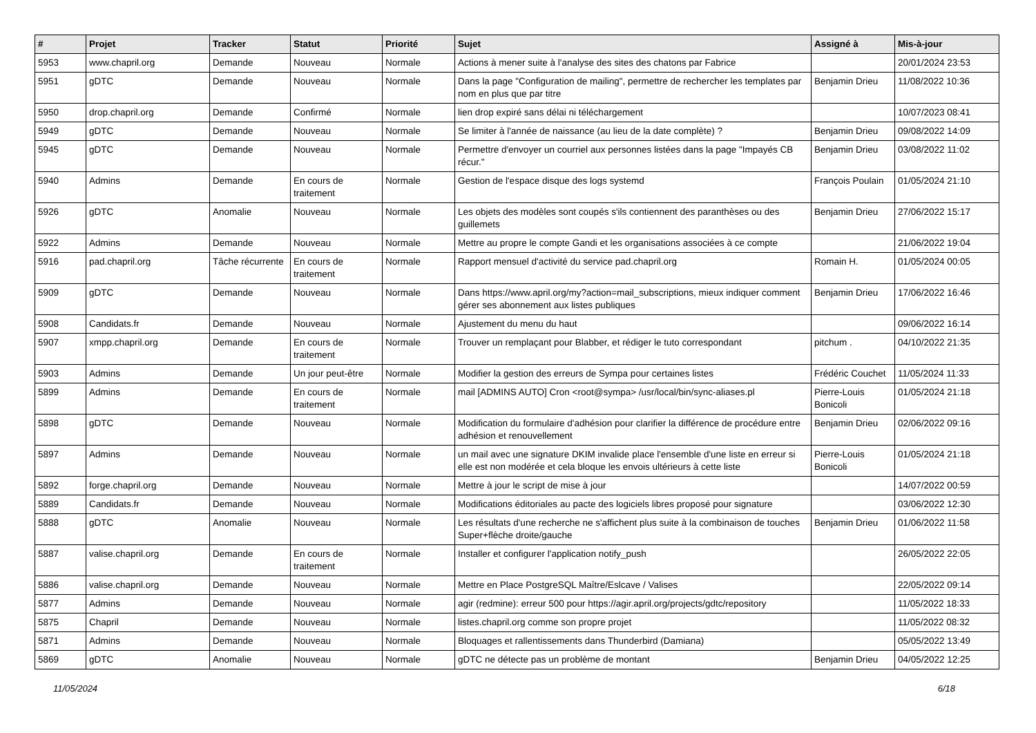| # | Projet | Tracker | Statut | Priorité | Sujet | Assigné à | Mis-à-jour |
| --- | --- | --- | --- | --- | --- | --- | --- |
| 5953 | www.chapril.org | Demande | Nouveau | Normale | Actions à mener suite à l'analyse des sites des chatons par Fabrice | | 20/01/2024 23:53 |
| 5951 | gDTC | Demande | Nouveau | Normale | Dans la page "Configuration de mailing", permettre de rechercher les templates par nom en plus que par titre | Benjamin Drieu | 11/08/2022 10:36 |
| 5950 | drop.chapril.org | Demande | Confirmé | Normale | lien drop expiré sans délai ni téléchargement | | 10/07/2023 08:41 |
| 5949 | gDTC | Demande | Nouveau | Normale | Se limiter à l'année de naissance (au lieu de la date complète) ? | Benjamin Drieu | 09/08/2022 14:09 |
| 5945 | gDTC | Demande | Nouveau | Normale | Permettre d'envoyer un courriel aux personnes listées dans la page "Impayés CB récur." | Benjamin Drieu | 03/08/2022 11:02 |
| 5940 | Admins | Demande | En cours de traitement | Normale | Gestion de l'espace disque des logs systemd | François Poulain | 01/05/2024 21:10 |
| 5926 | gDTC | Anomalie | Nouveau | Normale | Les objets des modèles sont coupés s'ils contiennent des paranthèses ou des guillemets | Benjamin Drieu | 27/06/2022 15:17 |
| 5922 | Admins | Demande | Nouveau | Normale | Mettre au propre le compte Gandi et les organisations associées à ce compte | | 21/06/2022 19:04 |
| 5916 | pad.chapril.org | Tâche récurrente | En cours de traitement | Normale | Rapport mensuel d'activité du service pad.chapril.org | Romain H. | 01/05/2024 00:05 |
| 5909 | gDTC | Demande | Nouveau | Normale | Dans https://www.april.org/my?action=mail_subscriptions, mieux indiquer comment gérer ses abonnement aux listes publiques | Benjamin Drieu | 17/06/2022 16:46 |
| 5908 | Candidats.fr | Demande | Nouveau | Normale | Ajustement du menu du haut | | 09/06/2022 16:14 |
| 5907 | xmpp.chapril.org | Demande | En cours de traitement | Normale | Trouver un remplaçant pour Blabber, et rédiger le tuto correspondant | pitchum . | 04/10/2022 21:35 |
| 5903 | Admins | Demande | Un jour peut-être | Normale | Modifier la gestion des erreurs de Sympa pour certaines listes | Frédéric Couchet | 11/05/2024 11:33 |
| 5899 | Admins | Demande | En cours de traitement | Normale | mail [ADMINS AUTO] Cron <root@sympa> /usr/local/bin/sync-aliases.pl | Pierre-Louis Bonicoli | 01/05/2024 21:18 |
| 5898 | gDTC | Demande | Nouveau | Normale | Modification du formulaire d'adhésion pour clarifier la différence de procédure entre adhésion et renouvellement | Benjamin Drieu | 02/06/2022 09:16 |
| 5897 | Admins | Demande | Nouveau | Normale | un mail avec une signature DKIM invalide place l'ensemble d'une liste en erreur si elle est non modérée et cela bloque les envois ultérieurs à cette liste | Pierre-Louis Bonicoli | 01/05/2024 21:18 |
| 5892 | forge.chapril.org | Demande | Nouveau | Normale | Mettre à jour le script de mise à jour | | 14/07/2022 00:59 |
| 5889 | Candidats.fr | Demande | Nouveau | Normale | Modifications éditoriales au pacte des logiciels libres proposé pour signature | | 03/06/2022 12:30 |
| 5888 | gDTC | Anomalie | Nouveau | Normale | Les résultats d'une recherche ne s'affichent plus suite à la combinaison de touches Super+flèche droite/gauche | Benjamin Drieu | 01/06/2022 11:58 |
| 5887 | valise.chapril.org | Demande | En cours de traitement | Normale | Installer et configurer l'application notify_push | | 26/05/2022 22:05 |
| 5886 | valise.chapril.org | Demande | Nouveau | Normale | Mettre en Place PostgreSQL Maître/Eslcave / Valises | | 22/05/2022 09:14 |
| 5877 | Admins | Demande | Nouveau | Normale | agir (redmine): erreur 500 pour https://agir.april.org/projects/gdtc/repository | | 11/05/2022 18:33 |
| 5875 | Chapril | Demande | Nouveau | Normale | listes.chapril.org comme son propre projet | | 11/05/2022 08:32 |
| 5871 | Admins | Demande | Nouveau | Normale | Bloquages et rallentissements dans Thunderbird (Damiana) | | 05/05/2022 13:49 |
| 5869 | gDTC | Anomalie | Nouveau | Normale | gDTC ne détecte pas un problème de montant | Benjamin Drieu | 04/05/2022 12:25 |
11/05/2024 6/18